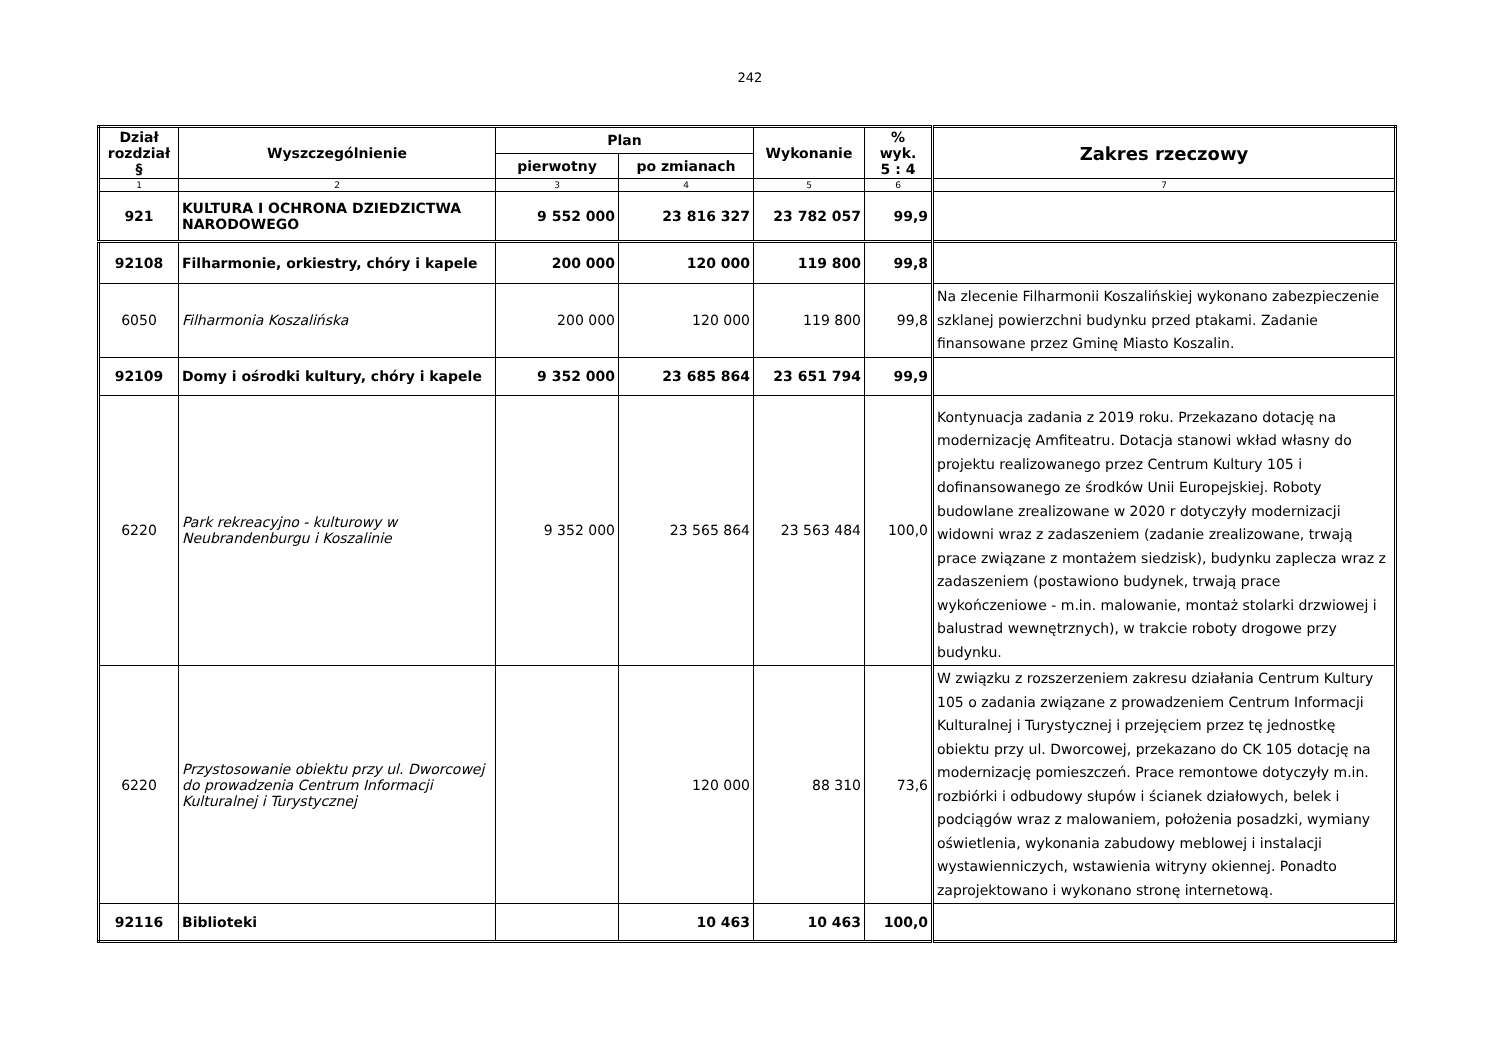242
| Dział rozdział § | Wyszczególnienie | Plan | | Wykonanie | % wyk. 5 : 4 | Zakres rzeczowy |
| --- | --- | --- | --- | --- | --- | --- |
| | | pierwotny | po zmianach | | | |
| 1 | 2 | 3 | 4 | 5 | 6 | 7 |
| 921 | KULTURA I OCHRONA DZIEDZICTWA NARODOWEGO | 9 552 000 | 23 816 327 | 23 782 057 | 99,9 | |
| 92108 | Filharmonie, orkiestry, chóry i kapele | 200 000 | 120 000 | 119 800 | 99,8 | |
| 6050 | Filharmonia Koszalińska | 200 000 | 120 000 | 119 800 | 99,8 | Na zlecenie Filharmonii Koszalińskiej wykonano zabezpieczenie szklanej powierzchni budynku przed ptakami. Zadanie finansowane przez Gminę Miasto Koszalin. |
| 92109 | Domy i ośrodki kultury, chóry i kapele | 9 352 000 | 23 685 864 | 23 651 794 | 99,9 | |
| 6220 | Park rekreacyjno - kulturowy w Neubrandenburgu i Koszalinie | 9 352 000 | 23 565 864 | 23 563 484 | 100,0 | Kontynuacja zadania z 2019 roku. Przekazano dotację na modernizację Amfiteatru. Dotacja stanowi wkład własny do projektu realizowanego przez Centrum Kultury 105 i dofinansowanego ze środków Unii Europejskiej. Roboty budowlane zrealizowane w 2020 r dotyczyły modernizacji widowni wraz z zadaszeniem (zadanie zrealizowane, trwają prace związane z montażem siedzisk), budynku zaplecza wraz z zadaszeniem (postawiono budynek, trwają prace wykończeniowe - m.in. malowanie, montaż stolarki drzwiowej i balustrad wewnętrznych), w trakcie roboty drogowe przy budynku. |
| 6220 | Przystosowanie obiektu przy ul. Dworcowej do prowadzenia Centrum Informacji Kulturalnej i Turystycznej | | 120 000 | 88 310 | 73,6 | W związku z rozszerzeniem zakresu działania Centrum Kultury 105 o zadania związane z prowadzeniem Centrum Informacji Kulturalnej i Turystycznej i przejęciem przez tę jednostkę obiektu przy ul. Dworcowej, przekazano do CK 105 dotację na modernizację pomieszczeń. Prace remontowe dotyczyły m.in. rozbiórki i odbudowy słupów i ścianek działowych, belek i podciągów wraz z malowaniem, położenia posadzki, wymiany oświetlenia, wykonania zabudowy meblowej i instalacji wystawienniczych, wstawienia witryny okiennej. Ponadto zaprojektowano i wykonano stronę internetową. |
| 92116 | Biblioteki | | 10 463 | 10 463 | 100,0 | |